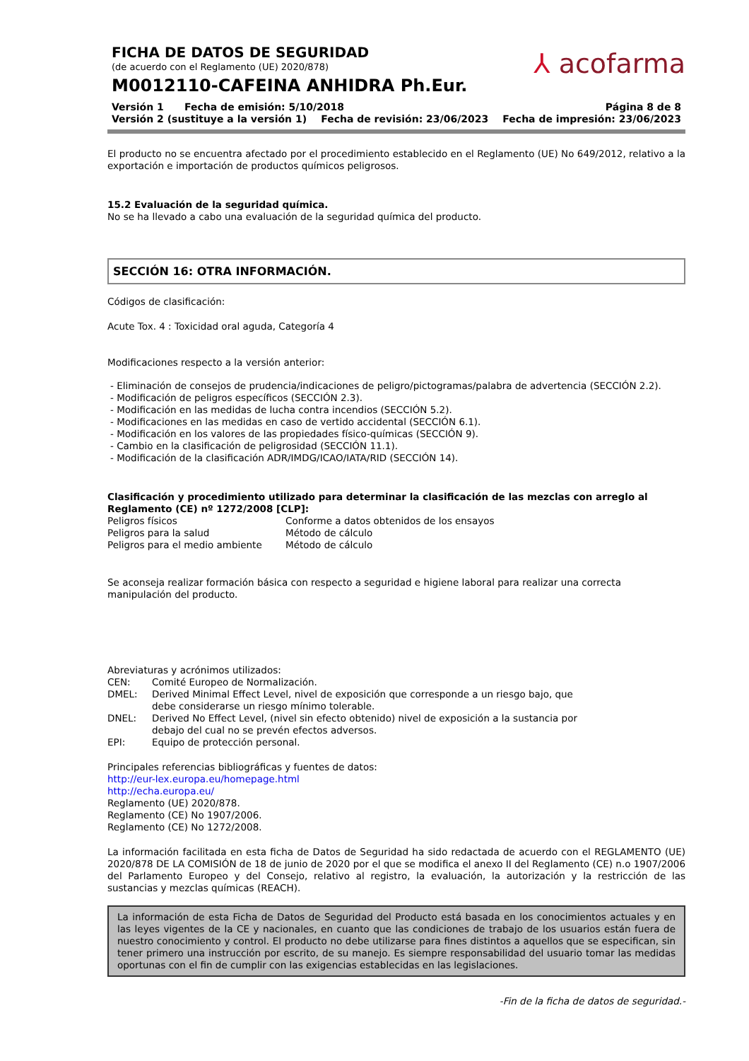⅄ acofarma
FICHA DE DATOS DE SEGURIDAD
(de acuerdo con el Reglamento (UE) 2020/878)
M0012110-CAFEINA ANHIDRA Ph.Eur.
Versión 1 Fecha de emisión: 5/10/2018 Página 8 de 8
Versión 2 (sustituye a la versión 1) Fecha de revisión: 23/06/2023 Fecha de impresión: 23/06/2023
El producto no se encuentra afectado por el procedimiento establecido en el Reglamento (UE) No 649/2012, relativo a la exportación e importación de productos químicos peligrosos.
15.2 Evaluación de la seguridad química.
No se ha llevado a cabo una evaluación de la seguridad química del producto.
SECCIÓN 16: OTRA INFORMACIÓN.
Códigos de clasificación:
Acute Tox. 4 : Toxicidad oral aguda, Categoría 4
Modificaciones respecto a la versión anterior:
- Eliminación de consejos de prudencia/indicaciones de peligro/pictogramas/palabra de advertencia (SECCIÓN 2.2).
- Modificación de peligros específicos (SECCIÓN 2.3).
- Modificación en las medidas de lucha contra incendios (SECCIÓN 5.2).
- Modificaciones en las medidas en caso de vertido accidental (SECCIÓN 6.1).
- Modificación en los valores de las propiedades físico-químicas (SECCIÓN 9).
- Cambio en la clasificación de peligrosidad (SECCIÓN 11.1).
- Modificación de la clasificación ADR/IMDG/ICAO/IATA/RID (SECCIÓN 14).
Clasificación y procedimiento utilizado para determinar la clasificación de las mezclas con arreglo al Reglamento (CE) nº 1272/2008 [CLP]:
| Peligros físicos | Conforme a datos obtenidos de los ensayos |
| Peligros para la salud | Método de cálculo |
| Peligros para el medio ambiente | Método de cálculo |
Se aconseja realizar formación básica con respecto a seguridad e higiene laboral para realizar una correcta manipulación del producto.
Abreviaturas y acrónimos utilizados:
| CEN: | Comité Europeo de Normalización. |
| DMEL: | Derived Minimal Effect Level, nivel de exposición que corresponde a un riesgo bajo, que debe considerarse un riesgo mínimo tolerable. |
| DNEL: | Derived No Effect Level, (nivel sin efecto obtenido) nivel de exposición a la sustancia por debajo del cual no se prevén efectos adversos. |
| EPI: | Equipo de protección personal. |
Principales referencias bibliográficas y fuentes de datos:
http://eur-lex.europa.eu/homepage.html
http://echa.europa.eu/
Reglamento (UE) 2020/878.
Reglamento (CE) No 1907/2006.
Reglamento (CE) No 1272/2008.
La información facilitada en esta ficha de Datos de Seguridad ha sido redactada de acuerdo con el REGLAMENTO (UE) 2020/878 DE LA COMISIÓN de 18 de junio de 2020 por el que se modifica el anexo II del Reglamento (CE) n.o 1907/2006 del Parlamento Europeo y del Consejo, relativo al registro, la evaluación, la autorización y la restricción de las sustancias y mezclas químicas (REACH).
La información de esta Ficha de Datos de Seguridad del Producto está basada en los conocimientos actuales y en las leyes vigentes de la CE y nacionales, en cuanto que las condiciones de trabajo de los usuarios están fuera de nuestro conocimiento y control. El producto no debe utilizarse para fines distintos a aquellos que se especifican, sin tener primero una instrucción por escrito, de su manejo. Es siempre responsabilidad del usuario tomar las medidas oportunas con el fin de cumplir con las exigencias establecidas en las legislaciones.
-Fin de la ficha de datos de seguridad.-